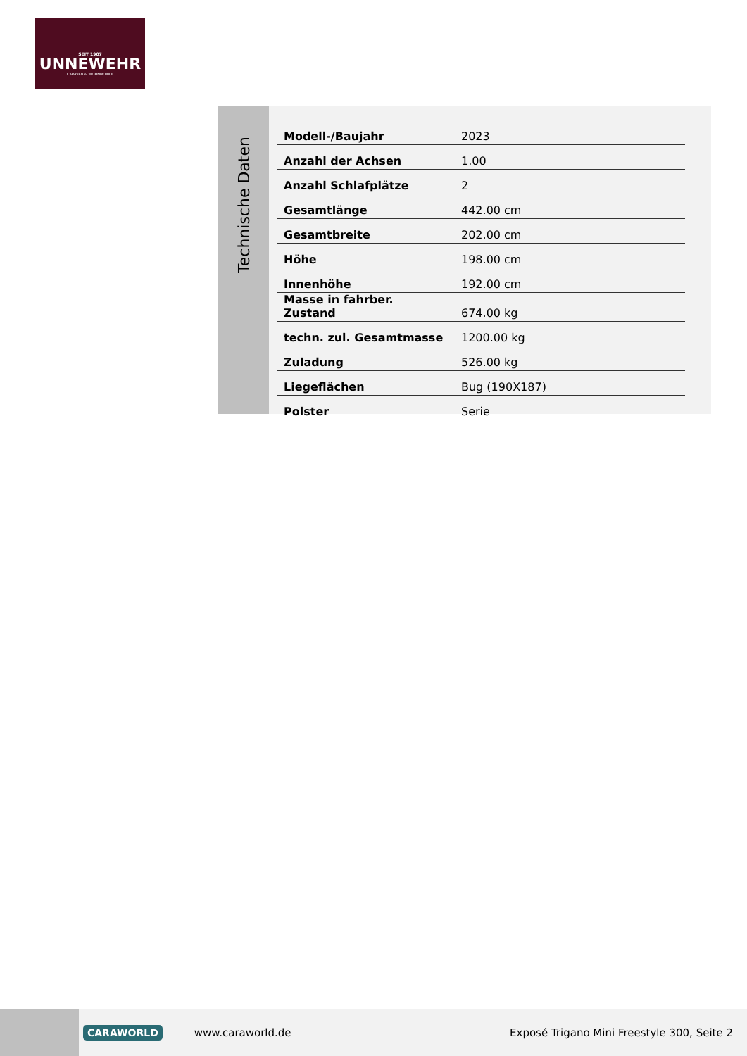SEIT 1907
UNNEWEHR
CARAVAN & WOHNMOBILE
Technische Daten
| Modell-/Baujahr | 2023 |
| Anzahl der Achsen | 1.00 |
| Anzahl Schlafplätze | 2 |
| Gesamtlänge | 442.00 cm |
| Gesamtbreite | 202.00 cm |
| Höhe | 198.00 cm |
| Innenhöhe | 192.00 cm |
| Masse in fahrber. Zustand | 674.00 kg |
| techn. zul. Gesamtmasse | 1200.00 kg |
| Zuladung | 526.00 kg |
| Liegeflächen | Bug (190X187) |
| Polster | Serie |
CARAWORLD
www.caraworld.de
Exposé Trigano Mini Freestyle 300, Seite 2